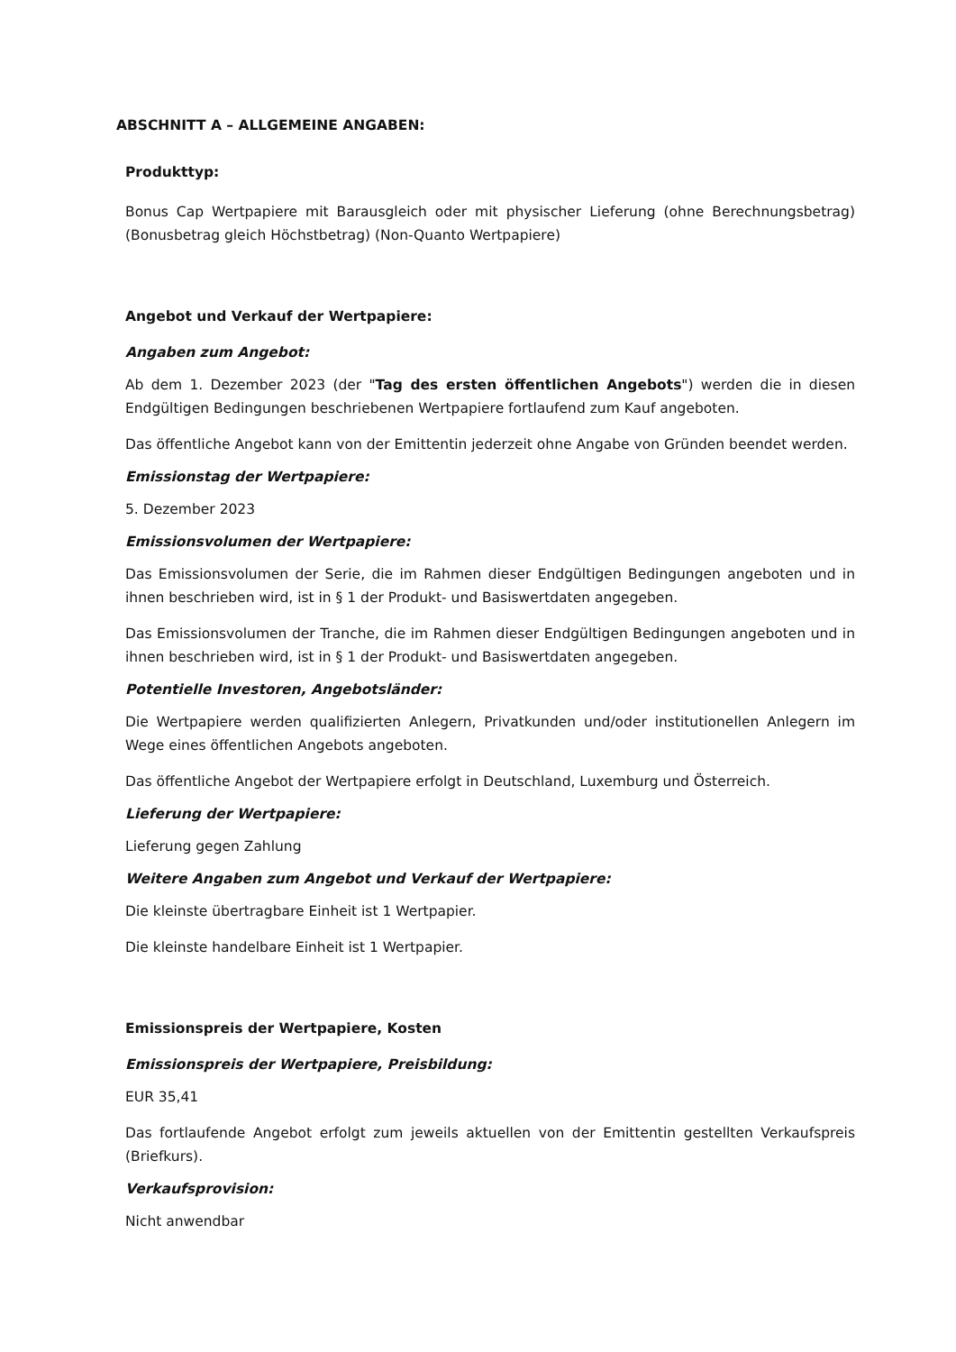ABSCHNITT A – ALLGEMEINE ANGABEN:
Produkttyp:
Bonus Cap Wertpapiere mit Barausgleich oder mit physischer Lieferung (ohne Berechnungsbetrag) (Bonusbetrag gleich Höchstbetrag) (Non-Quanto Wertpapiere)
Angebot und Verkauf der Wertpapiere:
Angaben zum Angebot:
Ab dem 1. Dezember 2023 (der "Tag des ersten öffentlichen Angebots") werden die in diesen Endgültigen Bedingungen beschriebenen Wertpapiere fortlaufend zum Kauf angeboten.
Das öffentliche Angebot kann von der Emittentin jederzeit ohne Angabe von Gründen beendet werden.
Emissionstag der Wertpapiere:
5. Dezember 2023
Emissionsvolumen der Wertpapiere:
Das Emissionsvolumen der Serie, die im Rahmen dieser Endgültigen Bedingungen angeboten und in ihnen beschrieben wird, ist in § 1 der Produkt- und Basiswertdaten angegeben.
Das Emissionsvolumen der Tranche, die im Rahmen dieser Endgültigen Bedingungen angeboten und in ihnen beschrieben wird, ist in § 1 der Produkt- und Basiswertdaten angegeben.
Potentielle Investoren, Angebotsländer:
Die Wertpapiere werden qualifizierten Anlegern, Privatkunden und/oder institutionellen Anlegern im Wege eines öffentlichen Angebots angeboten.
Das öffentliche Angebot der Wertpapiere erfolgt in Deutschland, Luxemburg und Österreich.
Lieferung der Wertpapiere:
Lieferung gegen Zahlung
Weitere Angaben zum Angebot und Verkauf der Wertpapiere:
Die kleinste übertragbare Einheit ist 1 Wertpapier.
Die kleinste handelbare Einheit ist 1 Wertpapier.
Emissionspreis der Wertpapiere, Kosten
Emissionspreis der Wertpapiere, Preisbildung:
EUR 35,41
Das fortlaufende Angebot erfolgt zum jeweils aktuellen von der Emittentin gestellten Verkaufspreis (Briefkurs).
Verkaufsprovision:
Nicht anwendbar